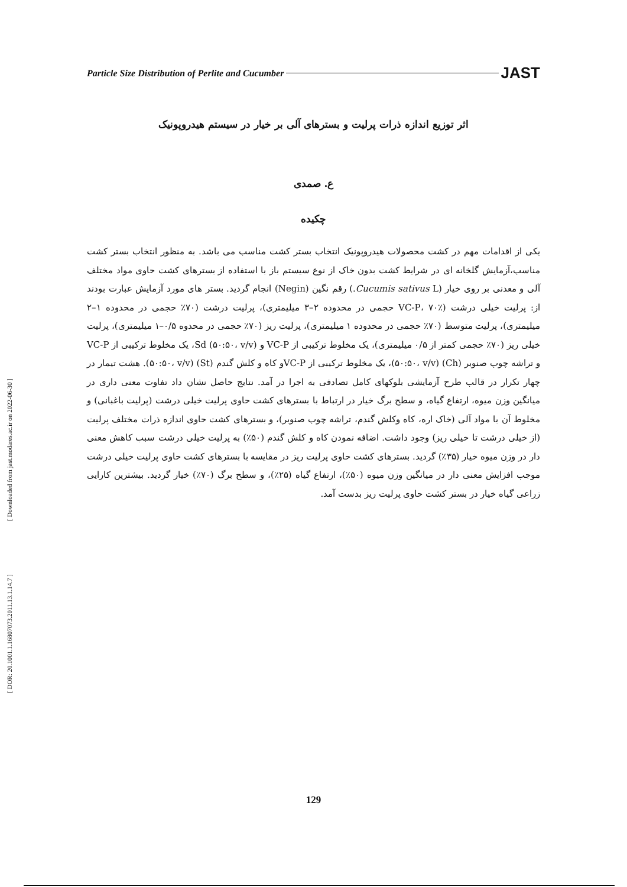Particle Size Distribution of Perlite and Cucumber JAST
اثر توزیع اندازه ذرات پرلیت و بسترهای آلی بر خیار در سیستم هیدروپونیک
ع. صمدی
چکیده
یکی از اقدامات مهم در کشت محصولات هیدروپونیک انتخاب بستر کشت مناسب می باشد. به منظور انتخاب بستر کشت مناسب،آزمایش گلخانه ای در شرایط کشت بدون خاک از نوع سیستم باز با استفاده از بسترهای کشت حاوی مواد مختلف آلی و معدنی بر روی خیار (Cucumis sativus L.) رقم نگین (Negin) انجام گردید. بستر های مورد آزمایش عبارت بودند از: پرلیت خیلی درشت (VC-P، ۷۰٪ حجمی در محدوده ۲–۳ میلیمتری)، پرلیت درشت (۷۰٪ حجمی در محدوده ۱–۲ میلیمتری)، پرلیت متوسط (۷۰٪ حجمی در محدوده ۱ میلیمتری)، پرلیت ریز (۷۰٪ حجمی در محدوه ۰/۵–۱ میلیمتری)، پرلیت خیلی ریز (۷۰٪ حجمی کمتر از ۰/۵ میلیمتری)، یک مخلوط ترکیبی از VC-P و Sd (۵۰:۵۰، v/v)، یک مخلوط ترکیبی از VC-P و تراشه چوب صنوبر (Ch) (۵۰:۵۰، v/v)، یک مخلوط ترکیبی از VC-Pو کاه و کلش گندم (St) (۵۰:۵۰، v/v). هشت تیمار در چهار تکرار در قالب طرح آزمایشی بلوکهای کامل تصادفی به اجرا در آمد. نتایج حاصل نشان داد تفاوت معنی داری در میانگین وزن میوه، ارتفاع گیاه، و سطح برگ خیار در ارتباط با بسترهای کشت حاوی پرلیت خیلی درشت (پرلیت باغبانی) و مخلوط آن با مواد آلی (خاک اره، کاه وکلش گندم، تراشه چوب صنوبر)، و بسترهای کشت حاوی اندازه ذرات مختلف پرلیت (از خیلی درشت تا خیلی ریز) وجود داشت. اضافه نمودن کاه و کلش گندم (۵۰٪) به پرلیت خیلی درشت سبب کاهش معنی دار در وزن میوه خیار (۳۵٪) گردید. بسترهای کشت حاوی پرلیت ریز در مقایسه با بسترهای کشت حاوی پرلیت خیلی درشت موجب افزایش معنی دار در میانگین وزن میوه (۵۰٪)، ارتفاع گیاه (۲۵٪)، و سطح برگ (۷۰٪) خیار گردید. بیشترین کارایی زراعی گیاه خیار در بستر کشت حاوی پرلیت ریز بدست آمد.
[ Downloaded from jast.modares.ac.ir on 2022-06-30 ]
[ DOR: 20.1001.1.16807073.2011.13.1.14.7 ]
129